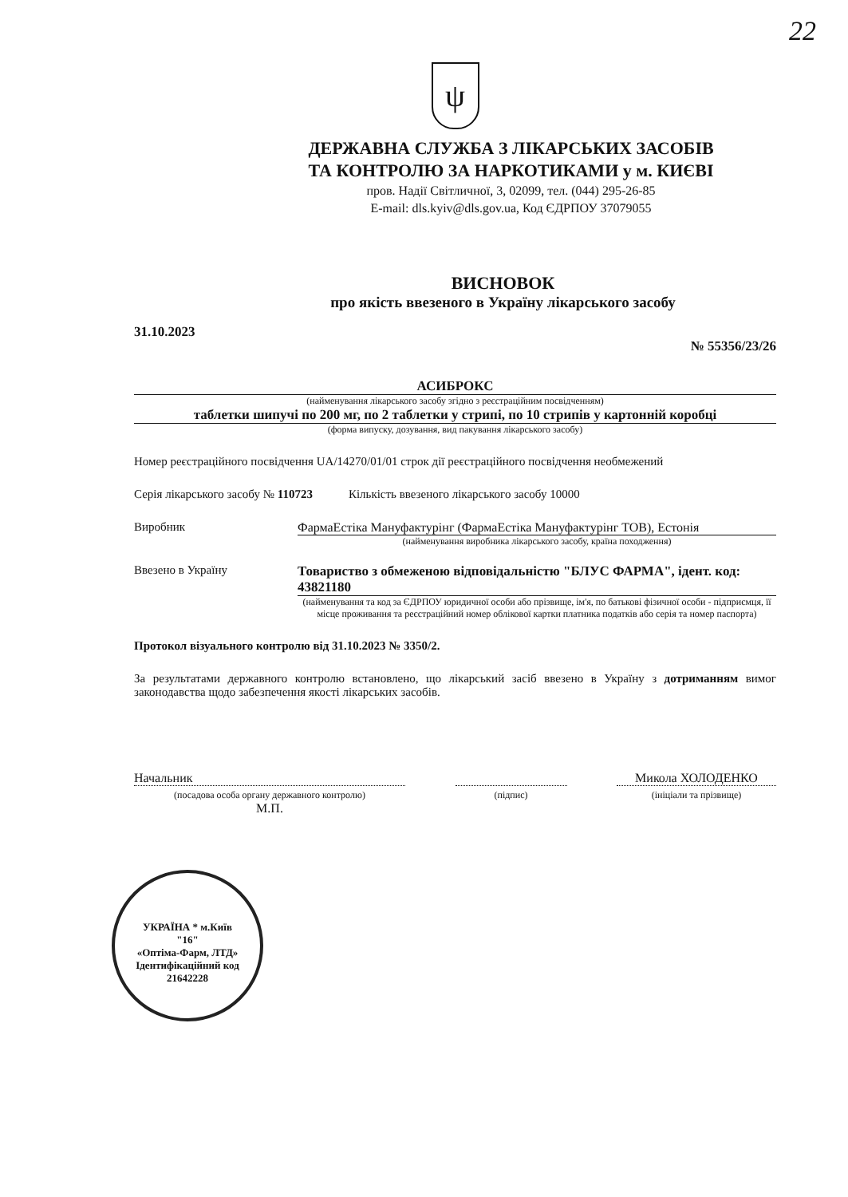22
ψ
ДЕРЖАВНА СЛУЖБА З ЛІКАРСЬКИХ ЗАСОБІВ
ТА КОНТРОЛЮ ЗА НАРКОТИКАМИ у м. КИЄВІ
пров. Надії Світличної, 3, 02099, тел. (044) 295-26-85
E-mail: dls.kyiv@dls.gov.ua, Код ЄДРПОУ 37079055
ВИСНОВОК
про якість ввезеного в Україну лікарського засобу
31.10.2023 № 55356/23/26
АСИБРОКС
(найменування лікарського засобу згідно з реєстраційним посвідченням)
таблетки шипучі по 200 мг, по 2 таблетки у стрипі, по 10 стрипів у картонній коробці
(форма випуску, дозування, вид пакування лікарського засобу)
Номер реєстраційного посвідчення UA/14270/01/01 строк дії реєстраційного посвідчення необмежений
Серія лікарського засобу № 110723 Кількість ввезеного лікарського засобу 10000
Виробник ФармаЕстіка Мануфактурінг (ФармаЕстіка Мануфактурінг ТОВ), Естонія
(найменування виробника лікарського засобу, країна походження)
Ввезено в Україну Товариство з обмеженою відповідальністю "БЛУС ФАРМА", ідент. код: 43821180
(найменування та код за ЄДРПОУ юридичної особи або прізвище, ім'я, по батькові фізичної особи - підприємця, її місце проживання та реєстраційний номер облікової картки платника податків або серія та номер паспорта)
Протокол візуального контролю від 31.10.2023 № 3350/2.
За результатами державного контролю встановлено, що лікарський засіб ввезено в Україну з дотриманням вимог законодавства щодо забезпечення якості лікарських засобів.
Начальник
(посадова особа органу державного контролю)
М.П.
(підпис)
Микола ХОЛОДЕНКО
(ініціали та прізвище)
УКРАЇНА * м.Київ
"16"
«Оптіма-Фарм, ЛТД»
Ідентифікаційний код
21642228